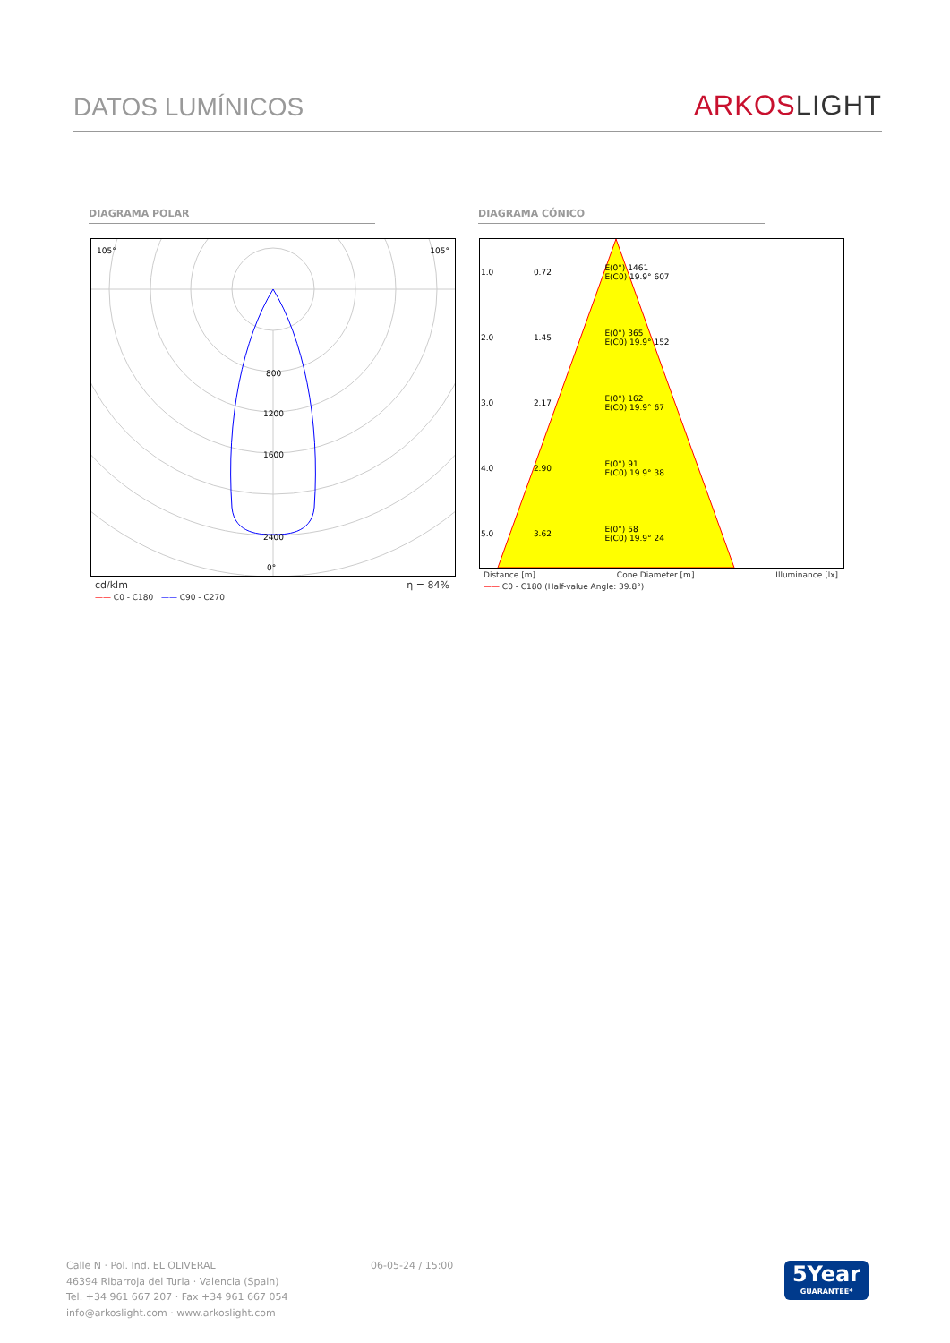DATOS LUMÍNICOS
ARKOSLIGHT
DIAGRAMA POLAR DIAGRAMA CÓNICO
105° 105°
800
1200
1600
2400
0°
cd/klm η = 84%
—— C0 - C180 —— C90 - C270
| 1.0 | 0.72 | E(0°) 1461 E(C0) 19.9° 607 |
| 2.0 | 1.45 | E(0°) 365 E(C0) 19.9° 152 |
| 3.0 | 2.17 | E(0°) 162 E(C0) 19.9° 67 |
| 4.0 | 2.90 | E(0°) 91 E(C0) 19.9° 38 |
| 5.0 | 3.62 | E(0°) 58 E(C0) 19.9° 24 |
Distance [m] Cone Diameter [m] Illuminance [lx]
—— C0 - C180 (Half-value Angle: 39.8°)
Calle N · Pol. Ind. EL OLIVERAL
46394 Ribarroja del Turia · Valencia (Spain)
Tel. +34 961 667 207 · Fax +34 961 667 054
info@arkoslight.com · www.arkoslight.com
06-05-24 / 15:00
5Year
GUARANTEE*